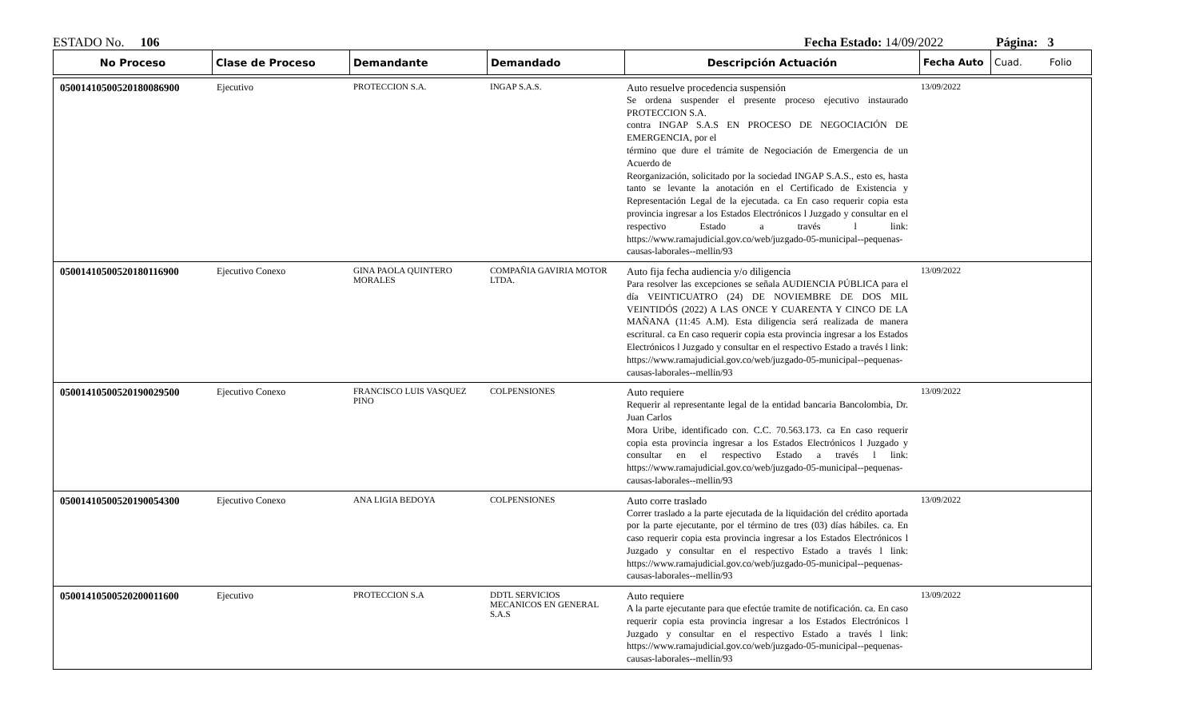ESTADO No. 106 Fecha Estado: 14/09/2022 Página: 3
| No Proceso | Clase de Proceso | Demandante | Demandado | Descripción Actuación | Fecha Auto | Cuad. Folio |
| --- | --- | --- | --- | --- | --- | --- |
| 05001410500520180086900 | Ejecutivo | PROTECCION S.A. | INGAP S.A.S. | Auto resuelve procedencia suspensión Se ordena suspender el presente proceso ejecutivo instaurado PROTECCION S.A. contra INGAP S.A.S EN PROCESO DE NEGOCIACIÓN DE EMERGENCIA, por el término que dure el trámite de Negociación de Emergencia de un Acuerdo de Reorganización, solicitado por la sociedad INGAP S.A.S., esto es, hasta tanto se levante la anotación en el Certificado de Existencia y Representación Legal de la ejecutada. ca En caso requerir copia esta provincia ingresar a los Estados Electrónicos l Juzgado y consultar en el respectivo Estado a través l link: https://www.ramajudicial.gov.co/web/juzgado-05-municipal--pequenas-causas-laborales--mellin/93 | 13/09/2022 | |
| 05001410500520180116900 | Ejecutivo Conexo | GINA PAOLA QUINTERO MORALES | COMPAÑIA GAVIRIA MOTOR LTDA. | Auto fija fecha audiencia y/o diligencia Para resolver las excepciones se señala AUDIENCIA PÚBLICA para el día VEINTICUATRO (24) DE NOVIEMBRE DE DOS MIL VEINTIDÓS (2022) A LAS ONCE Y CUARENTA Y CINCO DE LA MAÑANA (11:45 A.M). Esta diligencia será realizada de manera escritural. ca En caso requerir copia esta provincia ingresar a los Estados Electrónicos l Juzgado y consultar en el respectivo Estado a través l link: https://www.ramajudicial.gov.co/web/juzgado-05-municipal--pequenas-causas-laborales--mellin/93 | 13/09/2022 | |
| 05001410500520190029500 | Ejecutivo Conexo | FRANCISCO LUIS VASQUEZ PINO | COLPENSIONES | Auto requiere Requerir al representante legal de la entidad bancaria Bancolombia, Dr. Juan Carlos Mora Uribe, identificado con. C.C. 70.563.173. ca En caso requerir copia esta provincia ingresar a los Estados Electrónicos l Juzgado y consultar en el respectivo Estado a través l link: https://www.ramajudicial.gov.co/web/juzgado-05-municipal--pequenas-causas-laborales--mellin/93 | 13/09/2022 | |
| 05001410500520190054300 | Ejecutivo Conexo | ANA LIGIA BEDOYA | COLPENSIONES | Auto corre traslado Correr traslado a la parte ejecutada de la liquidación del crédito aportada por la parte ejecutante, por el término de tres (03) días hábiles. ca. En caso requerir copia esta provincia ingresar a los Estados Electrónicos l Juzgado y consultar en el respectivo Estado a través l link: https://www.ramajudicial.gov.co/web/juzgado-05-municipal--pequenas-causas-laborales--mellin/93 | 13/09/2022 | |
| 05001410500520200011600 | Ejecutivo | PROTECCION S.A | DDTL SERVICIOS MECANICOS EN GENERAL S.A.S | Auto requiere A la parte ejecutante para que efectúe tramite de notificación. ca. En caso requerir copia esta provincia ingresar a los Estados Electrónicos l Juzgado y consultar en el respectivo Estado a través l link: https://www.ramajudicial.gov.co/web/juzgado-05-municipal--pequenas-causas-laborales--mellin/93 | 13/09/2022 | |